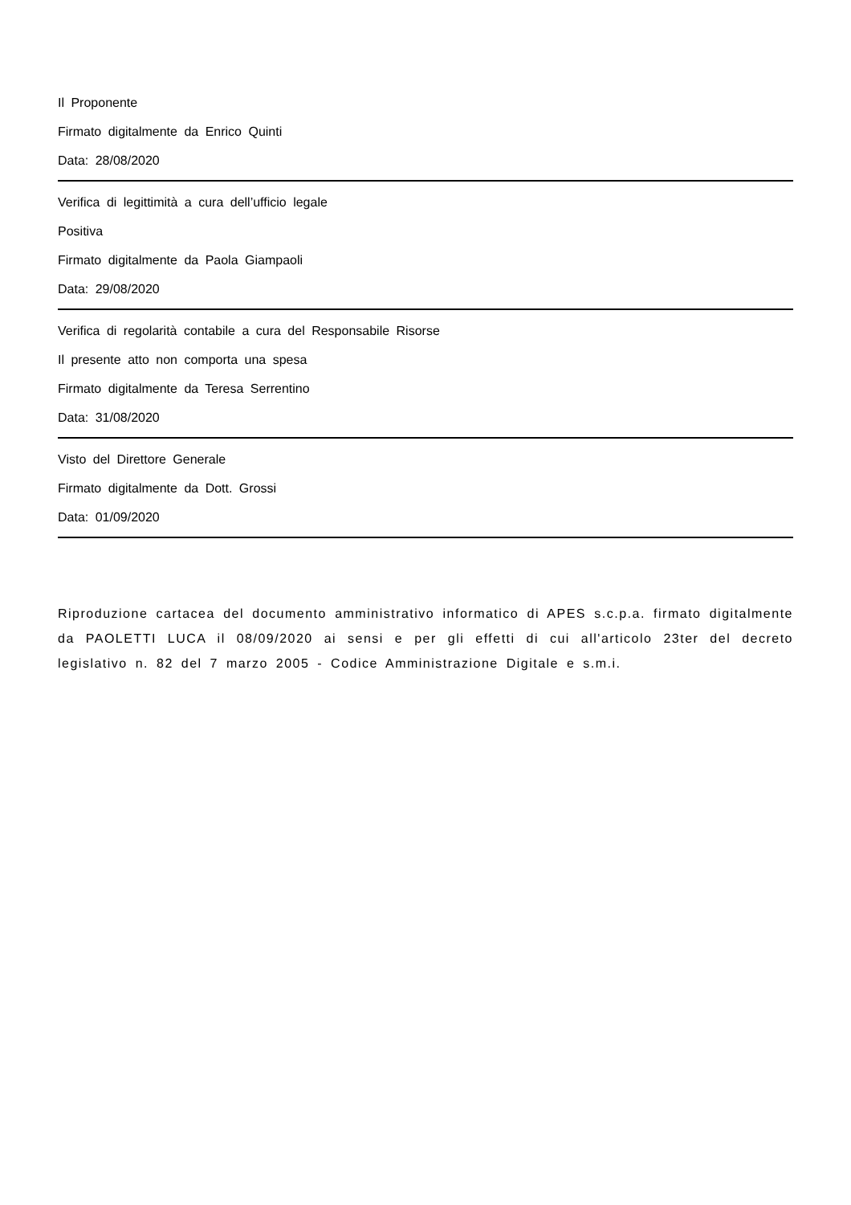Il Proponente
Firmato digitalmente da Enrico Quinti
Data: 28/08/2020
Verifica di legittimità a cura dell’ufficio legale
Positiva
Firmato digitalmente da Paola Giampaoli
Data: 29/08/2020
Verifica di regolarità contabile a cura del Responsabile Risorse
Il presente atto non comporta una spesa
Firmato digitalmente da Teresa Serrentino
Data: 31/08/2020
Visto del Direttore Generale
Firmato digitalmente da Dott. Grossi
Data: 01/09/2020
Riproduzione cartacea del documento amministrativo informatico di APES s.c.p.a. firmato digitalmente da PAOLETTI LUCA il 08/09/2020 ai sensi e per gli effetti di cui all'articolo 23ter del decreto legislativo n. 82 del 7 marzo 2005 - Codice Amministrazione Digitale e s.m.i.